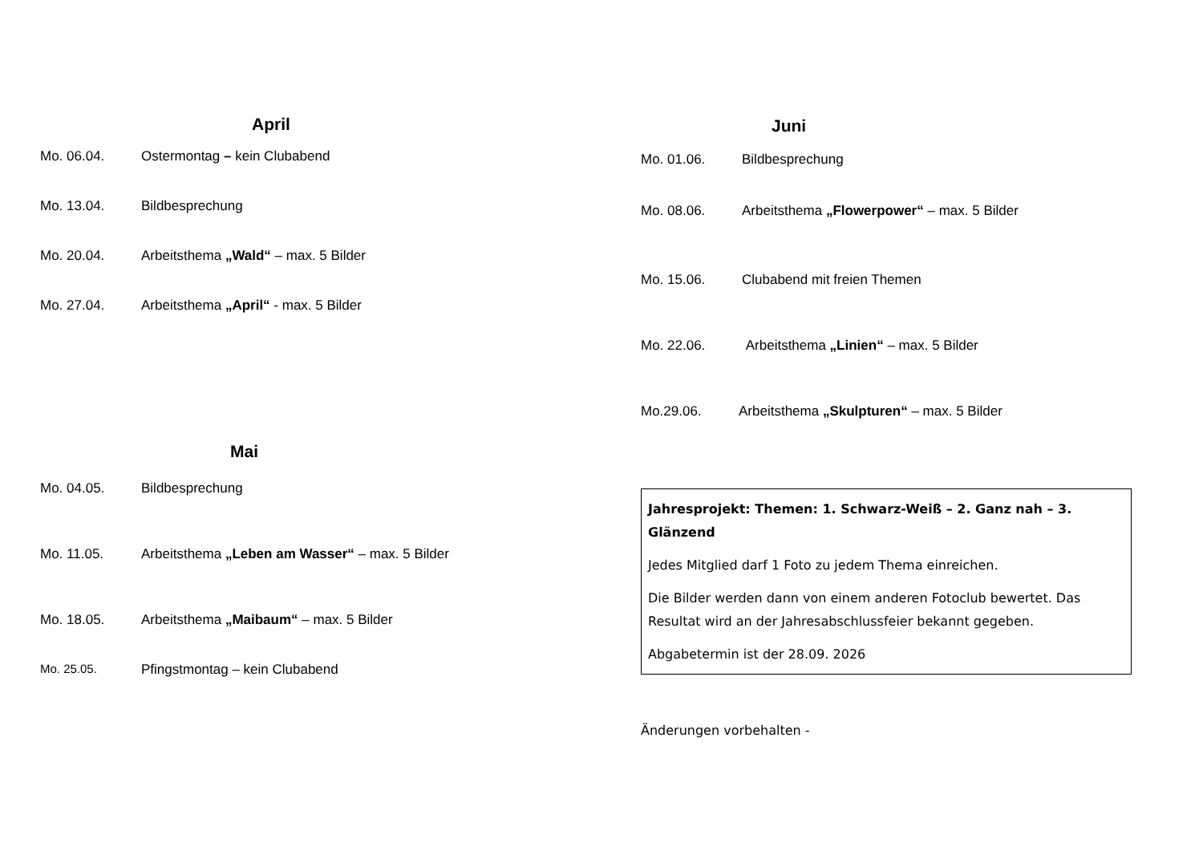April
Mo. 06.04. Ostermontag – kein Clubabend
Mo. 13.04. Bildbesprechung
Mo. 20.04. Arbeitsthema „Wald“ – max. 5 Bilder
Mo. 27.04. Arbeitsthema „April“ - max. 5 Bilder
Mai
Mo. 04.05. Bildbesprechung
Mo. 11.05. Arbeitsthema „Leben am Wasser“ – max. 5 Bilder
Mo. 18.05. Arbeitsthema „Maibaum“ – max. 5 Bilder
Mo. 25.05. Pfingstmontag – kein Clubabend
Juni
Mo. 01.06. Bildbesprechung
Mo. 08.06. Arbeitsthema „Flowerpower“ – max. 5 Bilder
Mo. 15.06. Clubabend mit freien Themen
Mo. 22.06. Arbeitsthema „Linien“ – max. 5 Bilder
Mo.29.06. Arbeitsthema „Skulpturen“ – max. 5 Bilder
Jahresprojekt: Themen: 1. Schwarz-Weiß – 2. Ganz nah – 3. Glänzend
Jedes Mitglied darf 1 Foto zu jedem Thema einreichen.
Die Bilder werden dann von einem anderen Fotoclub bewertet. Das Resultat wird an der Jahresabschlussfeier bekannt gegeben.
Abgabetermin ist der 28.09. 2026
Änderungen vorbehalten -